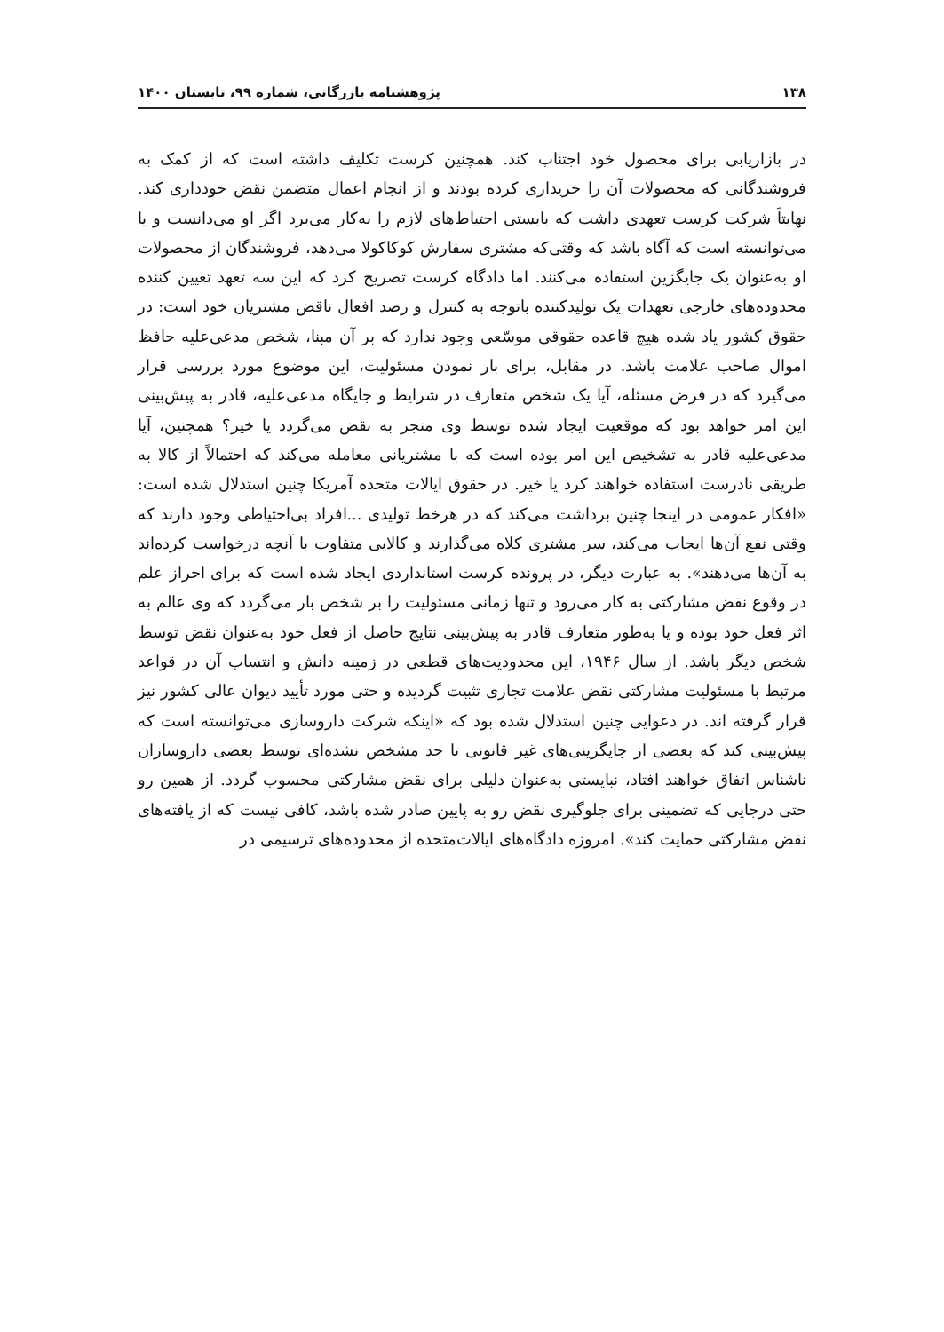۱۳۸ پژوهشنامه بازرگانی، شماره ۹۹، تابستان ۱۴۰۰
در بازاریابی برای محصول خود اجتناب کند. همچنین کرست تکلیف داشته است که از کمک به فروشندگانی که محصولات آن را خریداری کرده بودند و از انجام اعمال متضمن نقض خودداری کند. نهایتاً شرکت کرست تعهدی داشت که بایستی احتیاط‌های لازم را به‌کار می‌برد اگر او می‌دانست و یا می‌توانسته است که آگاه باشد که وقتی‌که مشتری سفارش کوکاکولا می‌دهد، فروشندگان از محصولات او به‌عنوان یک جایگزین استفاده می‌کنند. اما دادگاه کرست تصریح کرد که این سه تعهد تعیین کننده محدوده‌های خارجی تعهدات یک تولیدکننده باتوجه به کنترل و رصد افعال ناقض مشتریان خود است: در حقوق کشور یاد شده هیچ قاعده حقوقی موسّعی وجود ندارد که بر آن مبنا، شخص مدعی‌علیه حافظ اموال صاحب علامت باشد. در مقابل، برای بار نمودن مسئولیت، این موضوع مورد بررسی قرار می‌گیرد که در فرض مسئله، آیا یک شخص متعارف در شرایط و جایگاه مدعی‌علیه، قادر به پیش‌بینی این امر خواهد بود که موقعیت ایجاد شده توسط وی منجر به نقض می‌گردد یا خیر؟ همچنین، آیا مدعی‌علیه قادر به تشخیص این امر بوده است که با مشتریانی معامله می‌کند که احتمالاً از کالا به طریقی نادرست استفاده خواهند کرد یا خیر. در حقوق ایالات متحده آمریکا چنین استدلال شده است: «افکار عمومی در اینجا چنین برداشت می‌کند که در هرخط تولیدی ...افراد بی‌احتیاطی وجود دارند که وقتی نفع آن‌ها ایجاب می‌کند، سر مشتری کلاه می‌گذارند و کالایی متفاوت با آنچه درخواست کرده‌اند به آن‌ها می‌دهند». به عبارت دیگر، در پرونده کرست استانداردی ایجاد شده است که برای احراز علم در وقوع نقض مشارکتی به کار می‌رود و تنها زمانی مسئولیت را بر شخص بار می‌گردد که وی عالم به اثر فعل خود بوده و یا به‌طور متعارف قادر به پیش‌بینی نتایج حاصل از فعل خود به‌عنوان نقض توسط شخص دیگر باشد. از سال ۱۹۴۶، این محدودیت‌های قطعی در زمینه دانش و انتساب آن در قواعد مرتبط با مسئولیت مشارکتی نقض علامت تجاری تثبیت گردیده و حتی مورد تأیید دیوان عالی کشور نیز قرار گرفته اند. در دعوایی چنین استدلال شده بود که «اینکه شرکت داروسازی می‌توانسته است که پیش‌بینی کند که بعضی از جایگزینی‌های غیر قانونی تا حد مشخص نشده‌ای توسط بعضی داروسازان ناشناس اتفاق خواهند افتاد، نبایستی به‌عنوان دلیلی برای نقض مشارکتی محسوب گردد. از همین رو حتی درجایی که تضمینی برای جلوگیری نقض رو به پایین صادر شده باشد، کافی نیست که از یافته‌های نقض مشارکتی حمایت کند». امروزه دادگاه‌های ایالات‌متحده از محدوده‌های ترسیمی در